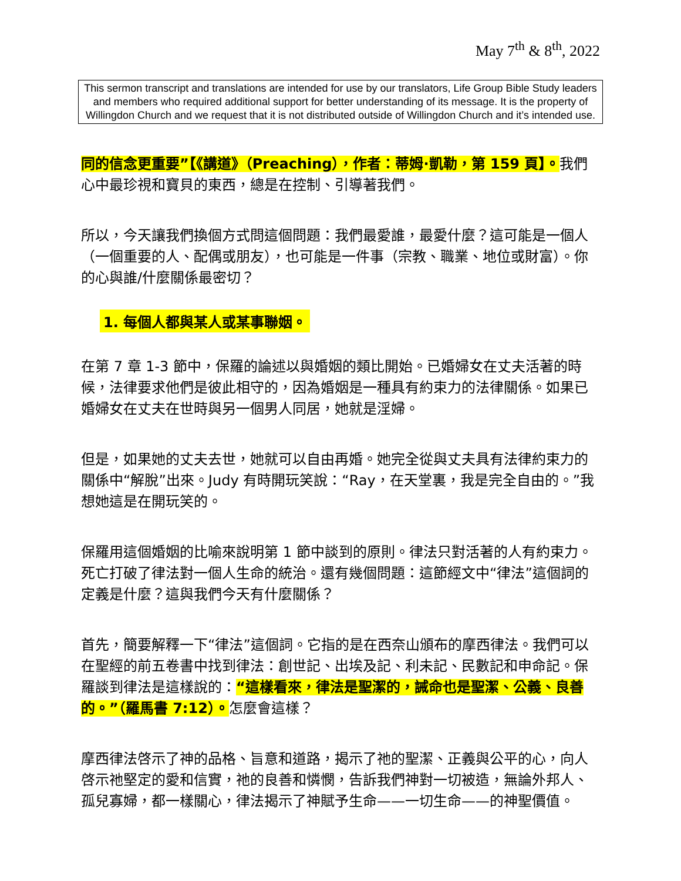May 7<sup>th</sup> & 8<sup>th</sup>, 2022
This sermon transcript and translations are intended for use by our translators, Life Group Bible Study leaders and members who required additional support for better understanding of its message. It is the property of Willingdon Church and we request that it is not distributed outside of Willingdon Church and it’s intended use.
同的信念更重要”【《講道》（Preaching），作者：蒂姆·凱勒，第 159 頁】。我們心中最珍視和寶貝的東西，總是在控制、引導著我們。
所以，今天讓我們換個方式問這個問題：我們最愛誰，最愛什麼？這可能是一個人（一個重要的人、配偶或朋友），也可能是一件事（宗教、職業、地位或財富）。你的心與誰/什麼關係最密切？
1. 每個人都與某人或某事聯姻。
在第 7 章 1-3 節中，保羅的論述以與婚姻的類比開始。已婚婦女在丈夫活著的時候，法律要求他們是彼此相守的，因為婚姻是一種具有約束力的法律關係。如果已婚婦女在丈夫在世時與另一個男人同居，她就是淫婦。
但是，如果她的丈夫去世，她就可以自由再婚。她完全從與丈夫具有法律約束力的關係中“解脫”出來。Judy 有時開玩笑說：“Ray，在天堂裏，我是完全自由的。”我想她這是在開玩笑的。
保羅用這個婚姻的比喻來說明第 1 節中談到的原則。律法只對活著的人有約束力。死亡打破了律法對一個人生命的統治。還有幾個問題：這節經文中“律法”這個詞的定義是什麼？這與我們今天有什麼關係？
首先，簡要解釋一下“律法”這個詞。它指的是在西奈山頒布的摩西律法。我們可以在聖經的前五卷書中找到律法：創世記、出埃及記、利未記、民數記和申命記。保羅談到律法是這樣說的：“這樣看來，律法是聖潔的，誡命也是聖潔、公義、良善的。”（羅馬書 7:12）。怎麼會這樣？
摩西律法啓示了神的品格、旨意和道路，揭示了祂的聖潔、正義與公平的心，向人啓示祂堅定的愛和信實，祂的良善和憐憫，告訴我們神對一切被造，無論外邦人、孤兒寡婦，都一樣關心，律法揭示了神賦予生命——一切生命——的神聖價值。